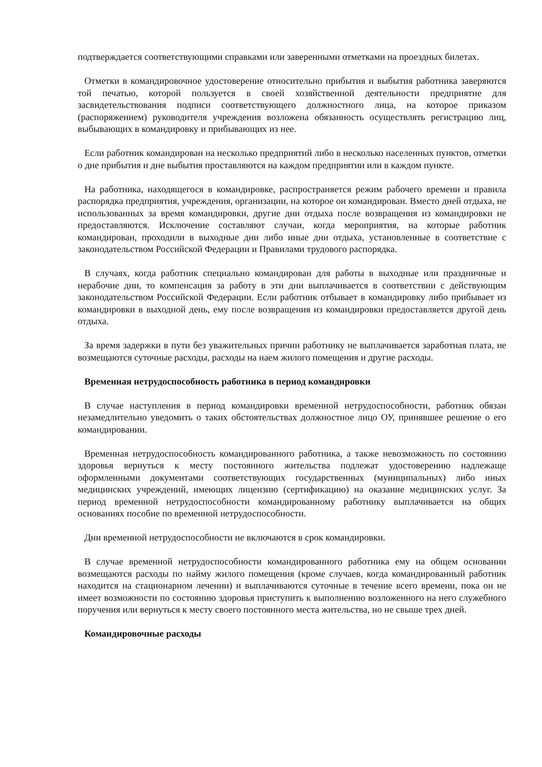подтверждается соответствующими справками или заверенными отметками на проездных билетах.
Отметки в командировочное удостоверение относительно прибытия и выбытия работника заверяются той печатью, которой пользуется в своей хозяйственной деятельности предприятие для засвидетельствования подписи соответствующего должностного лица, на которое приказом (распоряжением) руководителя учреждения возложена обязанность осуществлять регистрацию лиц, выбывающих в командировку и прибывающих из нее.
Если работник командирован на несколько предприятий либо в несколько населенных пунктов, отметки о дне прибытия и дне выбытия проставляются на каждом предприятии или в каждом пункте.
На работника, находящегося в командировке, распространяется режим рабочего времени и правила распорядка предприятия, учреждения, организации, на которое он командирован. Вместо дней отдыха, не использованных за время командировки, другие дни отдыха после возвращения из командировки не предоставляются. Исключение составляют случаи, когда мероприятия, на которые работник командирован, проходили в выходные дни либо иные дни отдыха, установленные в соответствие с законодательством Российской Федерации и Правилами трудового распорядка.
В случаях, когда работник специально командирован для работы в выходные или праздничные и нерабочие дни, то компенсация за работу в эти дни выплачивается в соответствии с действующим законодательством Российской Федерации. Если работник отбывает в командировку либо прибывает из командировки в выходной день, ему после возвращения из командировки предоставляется другой день отдыха.
За время задержки в пути без уважительных причин работнику не выплачивается заработная плата, не возмещаются суточные расходы, расходы на наем жилого помещения и другие расходы.
Временная нетрудоспособность работника в период командировки
В случае наступления в период командировки временной нетрудоспособности, работник обязан незамедлительно уведомить о таких обстоятельствах должностное лицо ОУ, принявшее решение о его командировании.
Временная нетрудоспособность командированного работника, а также невозможность по состоянию здоровья вернуться к месту постоянного жительства подлежат удостоверению надлежаще оформленными документами соответствующих государственных (муниципальных) либо иных медицинских учреждений, имеющих лицензию (сертификацию) на оказание медицинских услуг. За период временной нетрудоспособности командированному работнику выплачивается на общих основаниях пособие по временной нетрудоспособности.
Дни временной нетрудоспособности не включаются в срок командировки.
В случае временной нетрудоспособности командированного работника ему на общем основании возмещаются расходы по найму жилого помещения (кроме случаев, когда командированный работник находится на стационарном лечении) и выплачиваются суточные в течение всего времени, пока он не имеет возможности по состоянию здоровья приступить к выполнению возложенного на него служебного поручения или вернуться к месту своего постоянного места жительства, но не свыше трех дней.
Командировочные расходы